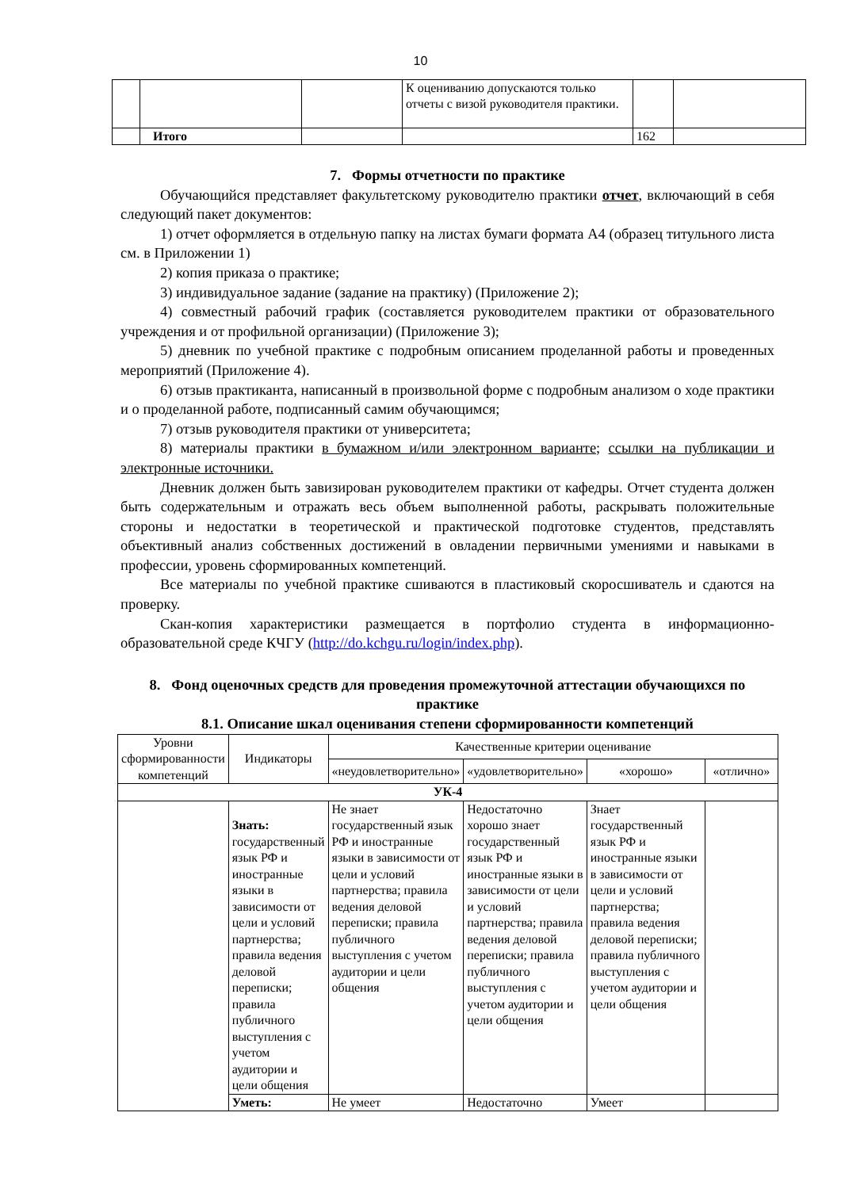10
| | | | К оцениванию допускаются только отчеты с визой руководителя практики. | | |
| | Итого | | | 162 | |
7. Формы отчетности по практике
Обучающийся представляет факультетскому руководителю практики отчет, включающий в себя следующий пакет документов:
1) отчет оформляется в отдельную папку на листах бумаги формата А4 (образец титульного листа см. в Приложении 1)
2) копия приказа о практике;
3) индивидуальное задание (задание на практику) (Приложение 2);
4) совместный рабочий график (составляется руководителем практики от образовательного учреждения и от профильной организации) (Приложение 3);
5) дневник по учебной практике с подробным описанием проделанной работы и проведенных мероприятий (Приложение 4).
6) отзыв практиканта, написанный в произвольной форме с подробным анализом о ходе практики и о проделанной работе, подписанный самим обучающимся;
7) отзыв руководителя практики от университета;
8) материалы практики в бумажном и/или электронном варианте; ссылки на публикации и электронные источники.
Дневник должен быть завизирован руководителем практики от кафедры. Отчет студента должен быть содержательным и отражать весь объем выполненной работы, раскрывать положительные стороны и недостатки в теоретической и практической подготовке студентов, представлять объективный анализ собственных достижений в овладении первичными умениями и навыками в профессии, уровень сформированных компетенций.
Все материалы по учебной практике сшиваются в пластиковый скоросшиватель и сдаются на проверку.
Скан-копия характеристики размещается в портфолио студента в информационно-образовательной среде КЧГУ (http://do.kchgu.ru/login/index.php).
8. Фонд оценочных средств для проведения промежуточной аттестации обучающихся по практике
8.1. Описание шкал оценивания степени сформированности компетенций
| Уровни сформированности компетенций | Индикаторы | Качественные критерии оценивание | | | |
| --- | --- | --- | --- | --- | --- |
| | | «неудовлетворительно» | «удовлетворительно» | «хорошо» | «отлично» |
| УК-4 | | | | | |
| | Знать: государственный язык РФ и иностранные языки в зависимости от цели и условий партнерства; правила ведения деловой переписки; правила публичного выступления с учетом аудитории и цели общения | Не знает государственный язык РФ и иностранные языки в зависимости от цели и условий партнерства; правила ведения деловой переписки; правила публичного выступления с учетом аудитории и цели общения | Недостаточно хорошо знает государственный язык РФ и иностранные языки в зависимости от цели и условий партнерства; правила ведения деловой переписки; правила публичного выступления с учетом аудитории и цели общения | Знает государственный язык РФ и иностранные языки в зависимости от цели и условий партнерства; правила ведения деловой переписки; правила публичного выступления с учетом аудитории и цели общения | |
| | Уметь: | Не умеет | Недостаточно | Умеет | |